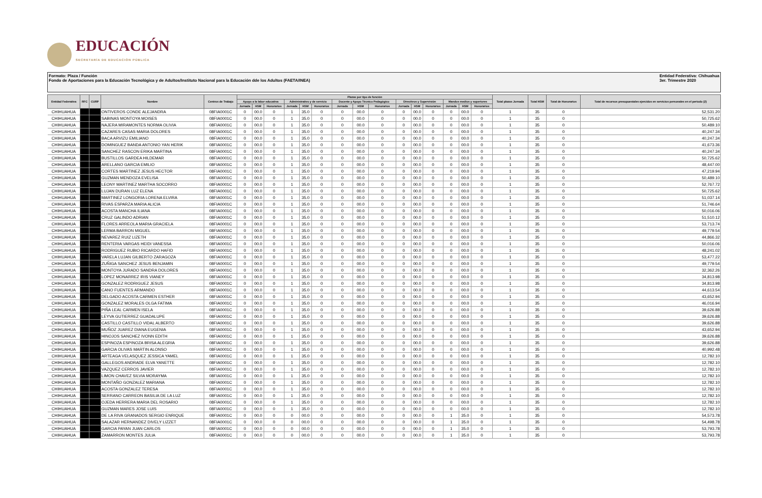EDUCACIÓN
SECRETARÍA DE EDUCACIÓN PÚBLICA
Formato: Plaza / Función
Fondo de Aportaciones para la Educación Tecnológica y de Adultos/Instituto Nacional para la Educación dde los Adultos (FAETA/INEA)
Entidad Federativa: Chihuahua
3er. Trimestre 2020
| Entidad Federativa | RFC | CURP | Nombre | Centros de Trabajo | Plazas por tipo de función | | | | | | | | | | | | | | | Total plazas Jornada | Total HSM | Total de Honorarios | Total de recursos presupuestales ejercidos en servicios personales en el periodo (2) |
| --- | --- | --- | --- | --- | --- | --- | --- | --- | --- | --- | --- | --- | --- | --- | --- | --- | --- | --- | --- | --- | --- | --- | --- |
| | | | | | Apoyo a la labor educativa | | | Administrativo y de servicio | | | Docente y Apoyo Técnico Pedagógico | | | Directivos y Supervisión | | | Mandos medios y superiores | | | | | | |
| | | | | | Jornada | HSM | Honorarios | Jornada | HSM | Honorarios | Jornada | HSM | Honorarios | Jornada | HSM | Honorarios | Jornada | HSM | Honorarios | | | | |
| CHIHUAHUA | | | ONTIVEROS CONDE ALEJANDRA | 08FIA0001C | 0 | 00.0 | 0 | 1 | 35.0 | 0 | 0 | 00.0 | 0 | 0 | 00.0 | 0 | 0 | 00.0 | 0 | 1 | 35 | 0 | 52,531.20 |
| CHIHUAHUA | | | SABINAS MONTOYA MOISES | 08FIA0001C | 0 | 00.0 | 0 | 1 | 35.0 | 0 | 0 | 00.0 | 0 | 0 | 00.0 | 0 | 0 | 00.0 | 0 | 1 | 35 | 0 | 50,725.62 |
| CHIHUAHUA | | | NAJERA MIRAMONTES NORMA OLIVIA | 08FIA0001C | 0 | 00.0 | 0 | 1 | 35.0 | 0 | 0 | 00.0 | 0 | 0 | 00.0 | 0 | 0 | 00.0 | 0 | 1 | 35 | 0 | 50,489.10 |
| CHIHUAHUA | | | CAZARES CASAS MARIA DOLORES | 08FIA0001C | 0 | 00.0 | 0 | 1 | 35.0 | 0 | 0 | 00.0 | 0 | 0 | 00.0 | 0 | 0 | 00.0 | 0 | 1 | 35 | 0 | 40,247.34 |
| CHIHUAHUA | | | BACA ARVIZU EMILIANO | 08FIA0001C | 0 | 00.0 | 0 | 1 | 35.0 | 0 | 0 | 00.0 | 0 | 0 | 00.0 | 0 | 0 | 00.0 | 0 | 1 | 35 | 0 | 40,247.34 |
| CHIHUAHUA | | | DOMINGUEZ BANDA ANTONIO YAN HERIK | 08FIA0001C | 0 | 00.0 | 0 | 1 | 35.0 | 0 | 0 | 00.0 | 0 | 0 | 00.0 | 0 | 0 | 00.0 | 0 | 1 | 35 | 0 | 41,673.36 |
| CHIHUAHUA | | | SANCHEZ RASCON ERIKA MARTINA | 08FIA0001C | 0 | 00.0 | 0 | 1 | 35.0 | 0 | 0 | 00.0 | 0 | 0 | 00.0 | 0 | 0 | 00.0 | 0 | 1 | 35 | 0 | 40,247.34 |
| CHIHUAHUA | | | BUSTILLOS GARDEA HILDEMAR | 08FIA0001C | 0 | 00.0 | 0 | 1 | 35.0 | 0 | 0 | 00.0 | 0 | 0 | 00.0 | 0 | 0 | 00.0 | 0 | 1 | 35 | 0 | 50,725.62 |
| CHIHUAHUA | | | ARELLANO GARCIA EMILIO | 08FIA0001C | 0 | 00.0 | 0 | 1 | 35.0 | 0 | 0 | 00.0 | 0 | 0 | 00.0 | 0 | 0 | 00.0 | 0 | 1 | 35 | 0 | 48,447.00 |
| CHIHUAHUA | | | CORTES MARTINEZ JESUS HECTOR | 08FIA0001C | 0 | 00.0 | 0 | 1 | 35.0 | 0 | 0 | 00.0 | 0 | 0 | 00.0 | 0 | 0 | 00.0 | 0 | 1 | 35 | 0 | 47,219.94 |
| CHIHUAHUA | | | GUZMAN MENDOZA EVELISA | 08FIA0001C | 0 | 00.0 | 0 | 1 | 35.0 | 0 | 0 | 00.0 | 0 | 0 | 00.0 | 0 | 0 | 00.0 | 0 | 1 | 35 | 0 | 50,489.10 |
| CHIHUAHUA | | | LEONY MARTINEZ MARTHA SOCORRO | 08FIA0001C | 0 | 00.0 | 0 | 1 | 35.0 | 0 | 0 | 00.0 | 0 | 0 | 00.0 | 0 | 0 | 00.0 | 0 | 1 | 35 | 0 | 52,767.72 |
| CHIHUAHUA | | | LUJAN DURAN LUZ ELENA | 08FIA0001C | 0 | 00.0 | 0 | 1 | 35.0 | 0 | 0 | 00.0 | 0 | 0 | 00.0 | 0 | 0 | 00.0 | 0 | 1 | 35 | 0 | 50,725.62 |
| CHIHUAHUA | | | MARTINEZ LONGORIA LORENA ELVIRA | 08FIA0001C | 0 | 00.0 | 0 | 1 | 35.0 | 0 | 0 | 00.0 | 0 | 0 | 00.0 | 0 | 0 | 00.0 | 0 | 1 | 35 | 0 | 51,037.14 |
| CHIHUAHUA | | | RIVAS ESPARZA MARIA ALICIA | 08FIA0001C | 0 | 00.0 | 0 | 1 | 35.0 | 0 | 0 | 00.0 | 0 | 0 | 00.0 | 0 | 0 | 00.0 | 0 | 1 | 35 | 0 | 51,746.64 |
| CHIHUAHUA | | | ACOSTA MANCHA ILIANA | 08FIA0001C | 0 | 00.0 | 0 | 1 | 35.0 | 0 | 0 | 00.0 | 0 | 0 | 00.0 | 0 | 0 | 00.0 | 0 | 1 | 35 | 0 | 50,016.06 |
| CHIHUAHUA | | | CRUZ GALINDO ADRIAN | 08FIA0001C | 0 | 00.0 | 0 | 1 | 35.0 | 0 | 0 | 00.0 | 0 | 0 | 00.0 | 0 | 0 | 00.0 | 0 | 1 | 35 | 0 | 51,510.12 |
| CHIHUAHUA | | | FLORES ARREOLA MARIA GRACIELA | 08FIA0001C | 0 | 00.0 | 0 | 1 | 35.0 | 0 | 0 | 00.0 | 0 | 0 | 00.0 | 0 | 0 | 00.0 | 0 | 1 | 35 | 0 | 53,713.74 |
| CHIHUAHUA | | | LERMA BARRON MIGUEL | 08FIA0001C | 0 | 00.0 | 0 | 1 | 35.0 | 0 | 0 | 00.0 | 0 | 0 | 00.0 | 0 | 0 | 00.0 | 0 | 1 | 35 | 0 | 49,779.54 |
| CHIHUAHUA | | | NEVAREZ RUIZ LIZETH | 08FIA0001C | 0 | 00.0 | 0 | 1 | 35.0 | 0 | 0 | 00.0 | 0 | 0 | 00.0 | 0 | 0 | 00.0 | 0 | 1 | 35 | 0 | 44,866.32 |
| CHIHUAHUA | | | RENTERIA VARGAS HEIDI VANESSA | 08FIA0001C | 0 | 00.0 | 0 | 1 | 35.0 | 0 | 0 | 00.0 | 0 | 0 | 00.0 | 0 | 0 | 00.0 | 0 | 1 | 35 | 0 | 50,016.06 |
| CHIHUAHUA | | | RODRIGUEZ RUBIO RICARDO HAFID | 08FIA0001C | 0 | 00.0 | 0 | 1 | 35.0 | 0 | 0 | 00.0 | 0 | 0 | 00.0 | 0 | 0 | 00.0 | 0 | 1 | 35 | 0 | 48,241.02 |
| CHIHUAHUA | | | VARELA LUJAN GILBERTO ZARAGOZA | 08FIA0001C | 0 | 00.0 | 0 | 1 | 35.0 | 0 | 0 | 00.0 | 0 | 0 | 00.0 | 0 | 0 | 00.0 | 0 | 1 | 35 | 0 | 53,477.22 |
| CHIHUAHUA | | | ZUÑIGA SANCHEZ JESUS BENJAMIN | 08FIA0001C | 0 | 00.0 | 0 | 1 | 35.0 | 0 | 0 | 00.0 | 0 | 0 | 00.0 | 0 | 0 | 00.0 | 0 | 1 | 35 | 0 | 49,779.54 |
| CHIHUAHUA | | | MONTOYA JURADO SANDRA DOLORES | 08FIA0001C | 0 | 00.0 | 0 | 1 | 35.0 | 0 | 0 | 00.0 | 0 | 0 | 00.0 | 0 | 0 | 00.0 | 0 | 1 | 35 | 0 | 32,362.26 |
| CHIHUAHUA | | | LOPEZ MONARREZ IRIS VIANEY | 08FIA0001C | 0 | 00.0 | 0 | 1 | 35.0 | 0 | 0 | 00.0 | 0 | 0 | 00.0 | 0 | 0 | 00.0 | 0 | 1 | 35 | 0 | 34,813.98 |
| CHIHUAHUA | | | GONZALEZ RODRIGUEZ JESUS | 08FIA0001C | 0 | 00.0 | 0 | 1 | 35.0 | 0 | 0 | 00.0 | 0 | 0 | 00.0 | 0 | 0 | 00.0 | 0 | 1 | 35 | 0 | 34,813.98 |
| CHIHUAHUA | | | CANO FUENTES ARMANDO | 08FIA0001C | 0 | 00.0 | 0 | 1 | 35.0 | 0 | 0 | 00.0 | 0 | 0 | 00.0 | 0 | 0 | 00.0 | 0 | 1 | 35 | 0 | 44,613.54 |
| CHIHUAHUA | | | DELGADO ACOSTA CARMEN ESTHER | 08FIA0001C | 0 | 00.0 | 0 | 1 | 35.0 | 0 | 0 | 00.0 | 0 | 0 | 00.0 | 0 | 0 | 00.0 | 0 | 1 | 35 | 0 | 43,652.94 |
| CHIHUAHUA | | | GONZALEZ MORALES OLGA FATIMA | 08FIA0001C | 0 | 00.0 | 0 | 1 | 35.0 | 0 | 0 | 00.0 | 0 | 0 | 00.0 | 0 | 0 | 00.0 | 0 | 1 | 35 | 0 | 46,016.94 |
| CHIHUAHUA | | | PIÑA LEAL CARMEN ISELA | 08FIA0001C | 0 | 00.0 | 0 | 1 | 35.0 | 0 | 0 | 00.0 | 0 | 0 | 00.0 | 0 | 0 | 00.0 | 0 | 1 | 35 | 0 | 39,626.88 |
| CHIHUAHUA | | | LEYVA GUTIERREZ GUADALUPE | 08FIA0001C | 0 | 00.0 | 0 | 1 | 35.0 | 0 | 0 | 00.0 | 0 | 0 | 00.0 | 0 | 0 | 00.0 | 0 | 1 | 35 | 0 | 39,626.88 |
| CHIHUAHUA | | | CASTILLO CASTILLO VIDAL ALBERTO | 08FIA0001C | 0 | 00.0 | 0 | 1 | 35.0 | 0 | 0 | 00.0 | 0 | 0 | 00.0 | 0 | 0 | 00.0 | 0 | 1 | 35 | 0 | 39,626.88 |
| CHIHUAHUA | | | MUÑOZ JUAREZ DIANA EUGENIA | 08FIA0001C | 0 | 00.0 | 0 | 1 | 35.0 | 0 | 0 | 00.0 | 0 | 0 | 00.0 | 0 | 0 | 00.0 | 0 | 1 | 35 | 0 | 43,652.94 |
| CHIHUAHUA | | | HINOJOS SANCHEZ IVONN EDITH | 08FIA0001C | 0 | 00.0 | 0 | 1 | 35.0 | 0 | 0 | 00.0 | 0 | 0 | 00.0 | 0 | 0 | 00.0 | 0 | 1 | 35 | 0 | 39,626.88 |
| CHIHUAHUA | | | ESPINOZA ESPINOZA BRISA ALEGRIA | 08FIA0001C | 0 | 00.0 | 0 | 1 | 35.0 | 0 | 0 | 00.0 | 0 | 0 | 00.0 | 0 | 0 | 00.0 | 0 | 1 | 35 | 0 | 39,626.88 |
| CHIHUAHUA | | | GARCIA OLIVAS MARTIN ALONSO | 08FIA0001C | 0 | 00.0 | 0 | 1 | 35.0 | 0 | 0 | 00.0 | 0 | 0 | 00.0 | 0 | 0 | 00.0 | 0 | 1 | 35 | 0 | 40,992.48 |
| CHIHUAHUA | | | ARTEAGA VELASQUEZ JESSICA YAMEL | 08FIA0001C | 0 | 00.0 | 0 | 1 | 35.0 | 0 | 0 | 00.0 | 0 | 0 | 00.0 | 0 | 0 | 00.0 | 0 | 1 | 35 | 0 | 12,782.10 |
| CHIHUAHUA | | | GALLEGOS ANDRADE ELVA YANETTE | 08FIA0001C | 0 | 00.0 | 0 | 1 | 35.0 | 0 | 0 | 00.0 | 0 | 0 | 00.0 | 0 | 0 | 00.0 | 0 | 1 | 35 | 0 | 12,782.10 |
| CHIHUAHUA | | | VAZQUEZ CERROS JAVIER | 08FIA0001C | 0 | 00.0 | 0 | 1 | 35.0 | 0 | 0 | 00.0 | 0 | 0 | 00.0 | 0 | 0 | 00.0 | 0 | 1 | 35 | 0 | 12,782.10 |
| CHIHUAHUA | | | LIMON CHAVEZ SILVIA MORAYMA | 08FIA0001C | 0 | 00.0 | 0 | 1 | 35.0 | 0 | 0 | 00.0 | 0 | 0 | 00.0 | 0 | 0 | 00.0 | 0 | 1 | 35 | 0 | 12,782.10 |
| CHIHUAHUA | | | MONTAÑO GONZALEZ MARIANA | 08FIA0001C | 0 | 00.0 | 0 | 1 | 35.0 | 0 | 0 | 00.0 | 0 | 0 | 00.0 | 0 | 0 | 00.0 | 0 | 1 | 35 | 0 | 12,782.10 |
| CHIHUAHUA | | | ACOSTA GONZALEZ TERESA | 08FIA0001C | 0 | 00.0 | 0 | 1 | 35.0 | 0 | 0 | 00.0 | 0 | 0 | 00.0 | 0 | 0 | 00.0 | 0 | 1 | 35 | 0 | 12,782.10 |
| CHIHUAHUA | | | SERRANO CARREON BASILIA DE LA LUZ | 08FIA0001C | 0 | 00.0 | 0 | 1 | 35.0 | 0 | 0 | 00.0 | 0 | 0 | 00.0 | 0 | 0 | 00.0 | 0 | 1 | 35 | 0 | 12,782.10 |
| CHIHUAHUA | | | OJEDA HERRERA MARIA DEL ROSARIO | 08FIA0001C | 0 | 00.0 | 0 | 1 | 35.0 | 0 | 0 | 00.0 | 0 | 0 | 00.0 | 0 | 0 | 00.0 | 0 | 1 | 35 | 0 | 12,782.10 |
| CHIHUAHUA | | | GUZMAN MARES JOSE LUIS | 08FIA0001C | 0 | 00.0 | 0 | 1 | 35.0 | 0 | 0 | 00.0 | 0 | 0 | 00.0 | 0 | 0 | 00.0 | 0 | 1 | 35 | 0 | 12,782.10 |
| CHIHUAHUA | | | DE LA RIVA GRANADOS SERGIO ENRIQUE | 08FIA0001C | 0 | 00.0 | 0 | 0 | 00.0 | 0 | 0 | 00.0 | 0 | 0 | 00.0 | 0 | 1 | 35.0 | 0 | 1 | 35 | 0 | 54,573.78 |
| CHIHUAHUA | | | SALAZAR HERNANDEZ DIVELY LIZZET | 08FIA0001C | 0 | 00.0 | 0 | 0 | 00.0 | 0 | 0 | 00.0 | 0 | 0 | 00.0 | 0 | 1 | 35.0 | 0 | 1 | 35 | 0 | 54,498.78 |
| CHIHUAHUA | | | GARCIA PAYAN JUAN CARLOS | 08FIA0001C | 0 | 00.0 | 0 | 0 | 00.0 | 0 | 0 | 00.0 | 0 | 0 | 00.0 | 0 | 1 | 35.0 | 0 | 1 | 35 | 0 | 53,793.78 |
| CHIHUAHUA | | | ZAMARRON MONTES JULIA | 08FIA0001C | 0 | 00.0 | 0 | 0 | 00.0 | 0 | 0 | 00.0 | 0 | 0 | 00.0 | 0 | 1 | 35.0 | 0 | 1 | 35 | 0 | 53,793.78 |